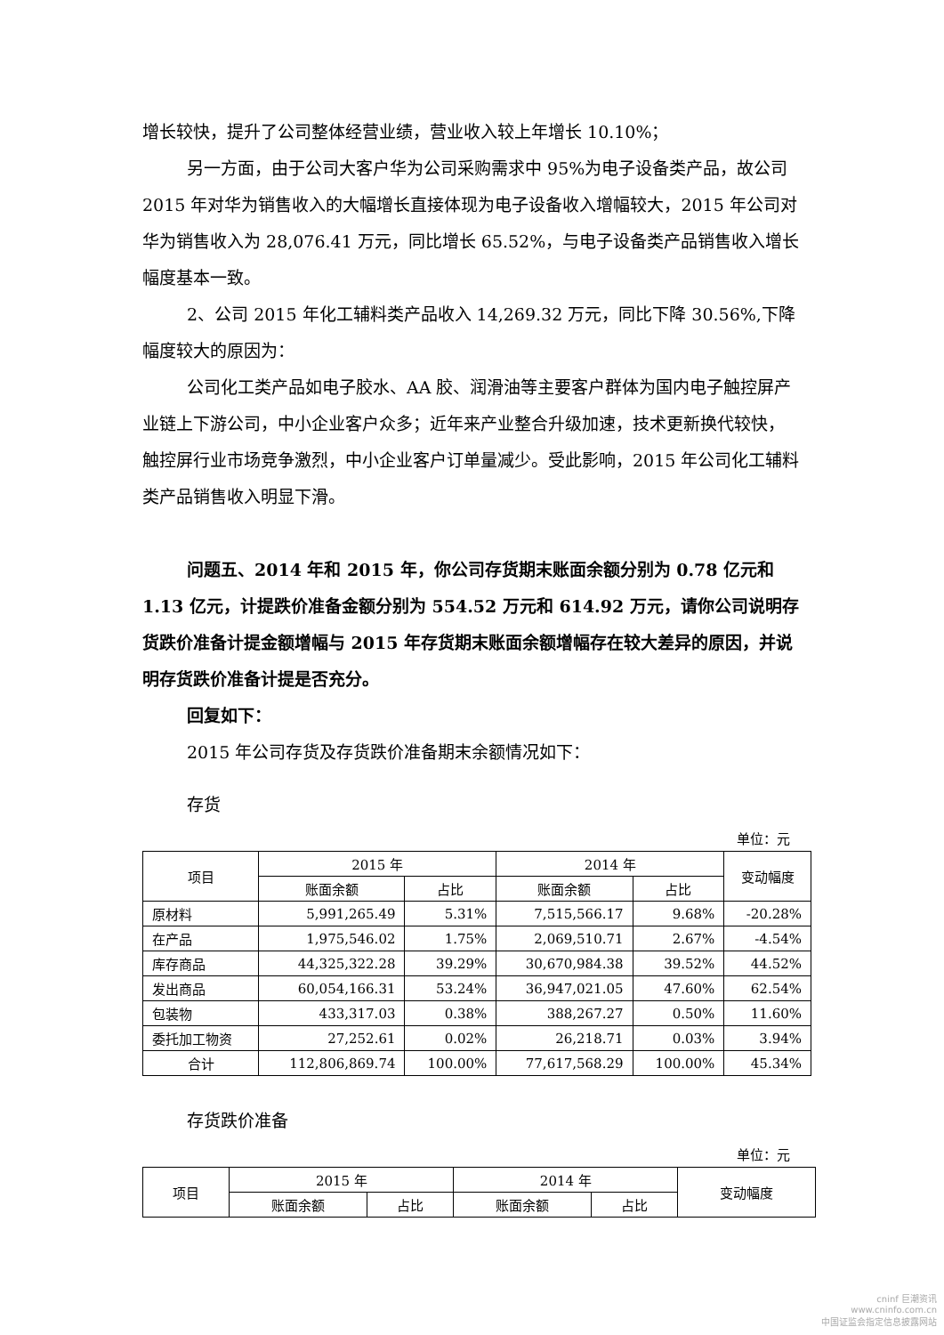增长较快，提升了公司整体经营业绩，营业收入较上年增长 10.10%；
另一方面，由于公司大客户华为公司采购需求中 95%为电子设备类产品，故公司 2015 年对华为销售收入的大幅增长直接体现为电子设备收入增幅较大，2015 年公司对华为销售收入为 28,076.41 万元，同比增长 65.52%，与电子设备类产品销售收入增长幅度基本一致。
2、公司 2015 年化工辅料类产品收入 14,269.32 万元，同比下降 30.56%,下降幅度较大的原因为：
公司化工类产品如电子胶水、AA 胶、润滑油等主要客户群体为国内电子触控屏产业链上下游公司，中小企业客户众多；近年来产业整合升级加速，技术更新换代较快，触控屏行业市场竞争激烈，中小企业客户订单量减少。受此影响，2015 年公司化工辅料类产品销售收入明显下滑。
问题五、2014 年和 2015 年，你公司存货期末账面余额分别为 0.78 亿元和 1.13 亿元，计提跌价准备金额分别为 554.52 万元和 614.92 万元，请你公司说明存货跌价准备计提金额增幅与 2015 年存货期末账面余额增幅存在较大差异的原因，并说明存货跌价准备计提是否充分。
回复如下：
2015 年公司存货及存货跌价准备期末余额情况如下：
存货
单位：元
| 项目 | 2015 年 | | 2014 年 | | 变动幅度 |
| --- | --- | --- | --- | --- | --- |
| | 账面余额 | 占比 | 账面余额 | 占比 | |
| 原材料 | 5,991,265.49 | 5.31% | 7,515,566.17 | 9.68% | -20.28% |
| 在产品 | 1,975,546.02 | 1.75% | 2,069,510.71 | 2.67% | -4.54% |
| 库存商品 | 44,325,322.28 | 39.29% | 30,670,984.38 | 39.52% | 44.52% |
| 发出商品 | 60,054,166.31 | 53.24% | 36,947,021.05 | 47.60% | 62.54% |
| 包装物 | 433,317.03 | 0.38% | 388,267.27 | 0.50% | 11.60% |
| 委托加工物资 | 27,252.61 | 0.02% | 26,218.71 | 0.03% | 3.94% |
| 合计 | 112,806,869.74 | 100.00% | 77,617,568.29 | 100.00% | 45.34% |
存货跌价准备
单位：元
| 项目 | 2015 年 | | 2014 年 | | 变动幅度 |
| --- | --- | --- | --- | --- | --- |
| | 账面余额 | 占比 | 账面余额 | 占比 | |
cninf 巨潮资讯
www.cninfo.com.cn
中国证监会指定信息披露网站